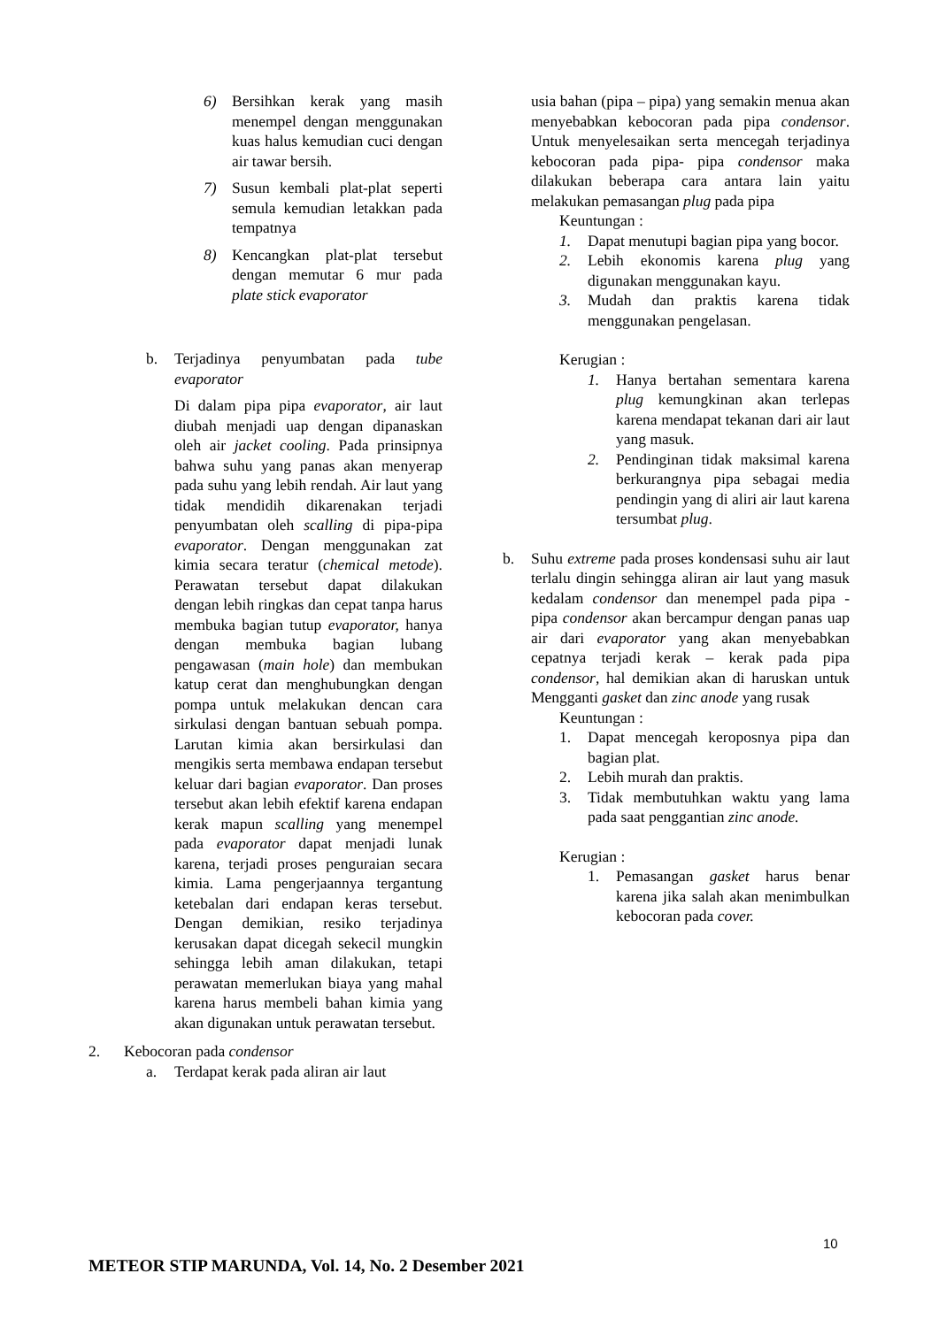6) Bersihkan kerak yang masih menempel dengan menggunakan kuas halus kemudian cuci dengan air tawar bersih.
7) Susun kembali plat-plat seperti semula kemudian letakkan pada tempatnya
8) Kencangkan plat-plat tersebut dengan memutar 6 mur pada plate stick evaporator
b. Terjadinya penyumbatan pada tube evaporator
Di dalam pipa pipa evaporator, air laut diubah menjadi uap dengan dipanaskan oleh air jacket cooling. Pada prinsipnya bahwa suhu yang panas akan menyerap pada suhu yang lebih rendah. Air laut yang tidak mendidih dikarenakan terjadi penyumbatan oleh scalling di pipa-pipa evaporator. Dengan menggunakan zat kimia secara teratur (chemical metode). Perawatan tersebut dapat dilakukan dengan lebih ringkas dan cepat tanpa harus membuka bagian tutup evaporator, hanya dengan membuka bagian lubang pengawasan (main hole) dan membukan katup cerat dan menghubungkan dengan pompa untuk melakukan dencan cara sirkulasi dengan bantuan sebuah pompa. Larutan kimia akan bersirkulasi dan mengikis serta membawa endapan tersebut keluar dari bagian evaporator. Dan proses tersebut akan lebih efektif karena endapan kerak mapun scalling yang menempel pada evaporator dapat menjadi lunak karena, terjadi proses penguraian secara kimia. Lama pengerjaannya tergantung ketebalan dari endapan keras tersebut. Dengan demikian, resiko terjadinya kerusakan dapat dicegah sekecil mungkin sehingga lebih aman dilakukan, tetapi perawatan memerlukan biaya yang mahal karena harus membeli bahan kimia yang akan digunakan untuk perawatan tersebut.
2. Kebocoran pada condensor
a. Terdapat kerak pada aliran air laut
usia bahan (pipa – pipa) yang semakin menua akan menyebabkan kebocoran pada pipa condensor. Untuk menyelesaikan serta mencegah terjadinya kebocoran pada pipa- pipa condensor maka dilakukan beberapa cara antara lain yaitu melakukan pemasangan plug pada pipa
Keuntungan :
1. Dapat menutupi bagian pipa yang bocor.
2. Lebih ekonomis karena plug yang digunakan menggunakan kayu.
3. Mudah dan praktis karena tidak menggunakan pengelasan.
Kerugian :
1. Hanya bertahan sementara karena plug kemungkinan akan terlepas karena mendapat tekanan dari air laut yang masuk.
2. Pendinginan tidak maksimal karena berkurangnya pipa sebagai media pendingin yang di aliri air laut karena tersumbat plug.
b. Suhu extreme pada proses kondensasi suhu air laut terlalu dingin sehingga aliran air laut yang masuk kedalam condensor dan menempel pada pipa - pipa condensor akan bercampur dengan panas uap air dari evaporator yang akan menyebabkan cepatnya terjadi kerak – kerak pada pipa condensor, hal demikian akan di haruskan untuk Mengganti gasket dan zinc anode yang rusak
Keuntungan :
1. Dapat mencegah keroposnya pipa dan bagian plat.
2. Lebih murah dan praktis.
3. Tidak membutuhkan waktu yang lama pada saat penggantian zinc anode.
Kerugian :
1. Pemasangan gasket harus benar karena jika salah akan menimbulkan kebocoran pada cover.
10
METEOR STIP MARUNDA, Vol. 14, No. 2 Desember 2021